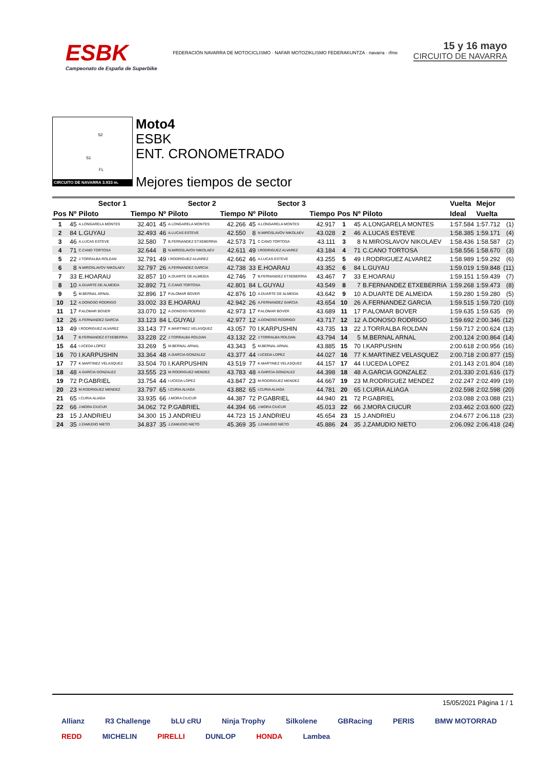ESBK
Campeonato de España de Superbike
FEDERACIÓN NAVARRA DE MOTOCICLISMO · NAFAR MOTOZIKLISMO FEDERAKUNTZA · navarra · rfme
15 y 16 mayo
CIRCUITO DE NAVARRA
S2
S1
FL
CIRCUITO DE NAVARRA 3.933 m.
Moto4
ESBK
ENT. CRONOMETRADO
Mejores tiempos de sector
| | Sector 1 | | | Sector 2 | | | Sector 3 | | | | | | Vuelta | Mejor | |
| --- | --- | --- | --- | --- | --- | --- | --- | --- | --- | --- | --- | --- | --- | --- | --- |
| Pos | Nº | Piloto | Tiempo | Nº | Piloto | Tiempo | Nº | Piloto | Tiempo | Pos | Nº | Piloto | Ideal | Vuelta | |
| 1 | 45 | A.LONGARELA MONTES | 32.401 | 45 | A.LONGARELA MONTES | 42.266 | 45 | A.LONGARELA MONTES | 42.917 | 1 | 45 | A.LONGARELA MONTES | 1:57.584 | 1:57.712 | (1) |
| 2 | 84 | L.GUYAU | 32.493 | 46 | A.LUCAS ESTEVE | 42.550 | 8 | N.MIROSLAVOV NIKOLAEV | 43.028 | 2 | 46 | A.LUCAS ESTEVE | 1:58.385 | 1:59.171 | (4) |
| 3 | 46 | A.LUCAS ESTEVE | 32.580 | 7 | B.FERNANDEZ ETXEBERRIA | 42.573 | 71 | C.CANO TORTOSA | 43.111 | 3 | 8 | N.MIROSLAVOV NIKOLAEV | 1:58.436 | 1:58.587 | (2) |
| 4 | 71 | C.CANO TORTOSA | 32.644 | 8 | N.MIROSLAVOV NIKOLAEV | 42.611 | 49 | I.RODRIGUEZ ALVAREZ | 43.184 | 4 | 71 | C.CANO TORTOSA | 1:58.556 | 1:58.670 | (3) |
| 5 | 22 | J.TORRALBA ROLDAN | 32.791 | 49 | I.RODRIGUEZ ALVAREZ | 42.662 | 46 | A.LUCAS ESTEVE | 43.255 | 5 | 49 | I.RODRIGUEZ ALVAREZ | 1:58.989 | 1:59.292 | (6) |
| 6 | 8 | N.MIROSLAVOV NIKOLAEV | 32.797 | 26 | A.FERNANDEZ GARCIA | 42.738 | 33 | E.HOARAU | 43.352 | 6 | 84 | L.GUYAU | 1:59.019 | 1:59.848 | (11) |
| 7 | 33 | E.HOARAU | 32.857 | 10 | A.DUARTE DE ALMEIDA | 42.746 | 7 | B.FERNANDEZ ETXEBERRIA | 43.467 | 7 | 33 | E.HOARAU | 1:59.151 | 1:59.439 | (7) |
| 8 | 10 | A.DUARTE DE ALMEIDA | 32.892 | 71 | C.CANO TORTOSA | 42.801 | 84 | L.GUYAU | 43.549 | 8 | 7 | B.FERNANDEZ ETXEBERRIA | 1:59.268 | 1:59.473 | (8) |
| 9 | 5 | M.BERNAL ARNAL | 32.896 | 17 | P.ALOMAR BOVER | 42.876 | 10 | A.DUARTE DE ALMEIDA | 43.642 | 9 | 10 | A.DUARTE DE ALMEIDA | 1:59.280 | 1:59.280 | (5) |
| 10 | 12 | A.DONOSO RODRIGO | 33.002 | 33 | E.HOARAU | 42.942 | 26 | A.FERNANDEZ GARCIA | 43.654 | 10 | 26 | A.FERNANDEZ GARCIA | 1:59.515 | 1:59.720 | (10) |
| 11 | 17 | P.ALOMAR BOVER | 33.070 | 12 | A.DONOSO RODRIGO | 42.973 | 17 | P.ALOMAR BOVER | 43.689 | 11 | 17 | P.ALOMAR BOVER | 1:59.635 | 1:59.635 | (9) |
| 12 | 26 | A.FERNANDEZ GARCIA | 33.123 | 84 | L.GUYAU | 42.977 | 12 | A.DONOSO RODRIGO | 43.717 | 12 | 12 | A.DONOSO RODRIGO | 1:59.692 | 2:00.346 | (12) |
| 13 | 49 | I.RODRIGUEZ ALVAREZ | 33.143 | 77 | K.MARTINEZ VELASQUEZ | 43.057 | 70 | I.KARPUSHIN | 43.735 | 13 | 22 | J.TORRALBA ROLDAN | 1:59.717 | 2:00.624 | (13) |
| 14 | 7 | B.FERNANDEZ ETXEBERRIA | 33.228 | 22 | J.TORRALBA ROLDAN | 43.132 | 22 | J.TORRALBA ROLDAN | 43.794 | 14 | 5 | M.BERNAL ARNAL | 2:00.124 | 2:00.864 | (14) |
| 15 | 44 | I.UCEDA LOPEZ | 33.269 | 5 | M.BERNAL ARNAL | 43.343 | 5 | M.BERNAL ARNAL | 43.885 | 15 | 70 | I.KARPUSHIN | 2:00.618 | 2:00.956 | (16) |
| 16 | 70 | I.KARPUSHIN | 33.364 | 48 | A.GARCIA GONZALEZ | 43.377 | 44 | I.UCEDA LOPEZ | 44.027 | 16 | 77 | K.MARTINEZ VELASQUEZ | 2:00.718 | 2:00.877 | (15) |
| 17 | 77 | K.MARTINEZ VELASQUEZ | 33.504 | 70 | I.KARPUSHIN | 43.519 | 77 | K.MARTINEZ VELASQUEZ | 44.157 | 17 | 44 | I.UCEDA LOPEZ | 2:01.143 | 2:01.804 | (18) |
| 18 | 48 | A.GARCIA GONZALEZ | 33.555 | 23 | M.RODRIGUEZ MENDEZ | 43.783 | 48 | A.GARCIA GONZALEZ | 44.398 | 18 | 48 | A.GARCIA GONZALEZ | 2:01.330 | 2:01.616 | (17) |
| 19 | 72 | P.GABRIEL | 33.754 | 44 | I.UCEDA LOPEZ | 43.847 | 23 | M.RODRIGUEZ MENDEZ | 44.667 | 19 | 23 | M.RODRIGUEZ MENDEZ | 2:02.247 | 2:02.499 | (19) |
| 20 | 23 | M.RODRIGUEZ MENDEZ | 33.797 | 65 | I.CURIA ALIAGA | 43.882 | 65 | I.CURIA ALIAGA | 44.781 | 20 | 65 | I.CURIA ALIAGA | 2:02.598 | 2:02.598 | (20) |
| 21 | 65 | I.CURIA ALIAGA | 33.935 | 66 | J.MORA CIUCUR | 44.387 | 72 | P.GABRIEL | 44.940 | 21 | 72 | P.GABRIEL | 2:03.088 | 2:03.088 | (21) |
| 22 | 66 | J.MORA CIUCUR | 34.062 | 72 | P.GABRIEL | 44.394 | 66 | J.MORA CIUCUR | 45.013 | 22 | 66 | J.MORA CIUCUR | 2:03.462 | 2:03.600 | (22) |
| 23 | 15 | J.ANDRIEU | 34.300 | 15 | J.ANDRIEU | 44.723 | 15 | J.ANDRIEU | 45.654 | 23 | 15 | J.ANDRIEU | 2:04.677 | 2:06.118 | (23) |
| 24 | 35 | J.ZAMUDIO NIETO | 34.837 | 35 | J.ZAMUDIO NIETO | 45.369 | 35 | J.ZAMUDIO NIETO | 45.886 | 24 | 35 | J.ZAMUDIO NIETO | 2:06.092 | 2:06.418 | (24) |
15/05/2021 Página 1 / 1
Allianz R3 Challenge bLU cRU Ninja Trophy Silkolene GBRacing PERIS BMW MOTORRAD REDD MICHELIN PIRELLI DUNLOP HONDA Lambea